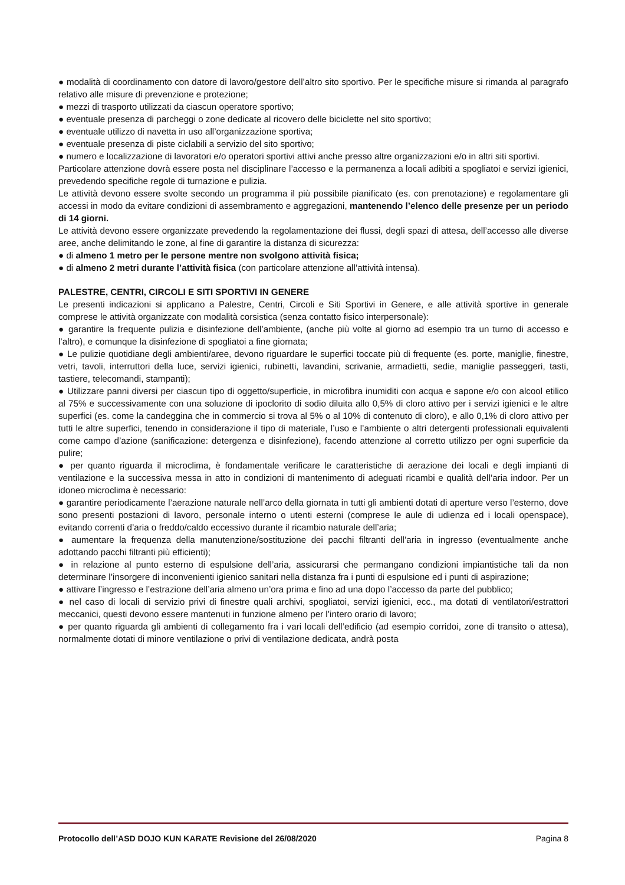● modalità di coordinamento con datore di lavoro/gestore dell’altro sito sportivo. Per le specifiche misure si rimanda al paragrafo relativo alle misure di prevenzione e protezione;
● mezzi di trasporto utilizzati da ciascun operatore sportivo;
● eventuale presenza di parcheggi o zone dedicate al ricovero delle biciclette nel sito sportivo;
● eventuale utilizzo di navetta in uso all’organizzazione sportiva;
● eventuale presenza di piste ciclabili a servizio del sito sportivo;
● numero e localizzazione di lavoratori e/o operatori sportivi attivi anche presso altre organizzazioni e/o in altri siti sportivi.
Particolare attenzione dovrà essere posta nel disciplinare l’accesso e la permanenza a locali adibiti a spogliatoi e servizi igienici, prevedendo specifiche regole di turnazione e pulizia.
Le attività devono essere svolte secondo un programma il più possibile pianificato (es. con prenotazione) e regolamentare gli accessi in modo da evitare condizioni di assembramento e aggregazioni, mantenendo l’elenco delle presenze per un periodo di 14 giorni.
Le attività devono essere organizzate prevedendo la regolamentazione dei flussi, degli spazi di attesa, dell’accesso alle diverse aree, anche delimitando le zone, al fine di garantire la distanza di sicurezza:
● di almeno 1 metro per le persone mentre non svolgono attività fisica;
● di almeno 2 metri durante l’attività fisica (con particolare attenzione all’attività intensa).
PALESTRE, CENTRI, CIRCOLI E SITI SPORTIVI IN GENERE
Le presenti indicazioni si applicano a Palestre, Centri, Circoli e Siti Sportivi in Genere, e alle attività sportive in generale comprese le attività organizzate con modalità corsistica (senza contatto fisico interpersonale):
● garantire la frequente pulizia e disinfezione dell’ambiente, (anche più volte al giorno ad esempio tra un turno di accesso e l’altro), e comunque la disinfezione di spogliatoi a fine giornata;
● Le pulizie quotidiane degli ambienti/aree, devono riguardare le superfici toccate più di frequente (es. porte, maniglie, finestre, vetri, tavoli, interruttori della luce, servizi igienici, rubinetti, lavandini, scrivanie, armadietti, sedie, maniglie passeggeri, tasti, tastiere, telecomandi, stampanti);
● Utilizzare panni diversi per ciascun tipo di oggetto/superficie, in microfibra inumiditi con acqua e sapone e/o con alcool etilico al 75% e successivamente con una soluzione di ipoclorito di sodio diluita allo 0,5% di cloro attivo per i servizi igienici e le altre superfici (es. come la candeggina che in commercio si trova al 5% o al 10% di contenuto di cloro), e allo 0,1% di cloro attivo per tutti le altre superfici, tenendo in considerazione il tipo di materiale, l’uso e l’ambiente o altri detergenti professionali equivalenti come campo d’azione (sanificazione: detergenza e disinfezione), facendo attenzione al corretto utilizzo per ogni superficie da pulire;
● per quanto riguarda il microclima, è fondamentale verificare le caratteristiche di aerazione dei locali e degli impianti di ventilazione e la successiva messa in atto in condizioni di mantenimento di adeguati ricambi e qualità dell’aria indoor. Per un idoneo microclima è necessario:
● garantire periodicamente l’aerazione naturale nell’arco della giornata in tutti gli ambienti dotati di aperture verso l’esterno, dove sono presenti postazioni di lavoro, personale interno o utenti esterni (comprese le aule di udienza ed i locali openspace), evitando correnti d’aria o freddo/caldo eccessivo durante il ricambio naturale dell’aria;
● aumentare la frequenza della manutenzione/sostituzione dei pacchi filtranti dell’aria in ingresso (eventualmente anche adottando pacchi filtranti più efficienti);
● in relazione al punto esterno di espulsione dell’aria, assicurarsi che permangano condizioni impiantistiche tali da non determinare l’insorgere di inconvenienti igienico sanitari nella distanza fra i punti di espulsione ed i punti di aspirazione;
● attivare l’ingresso e l’estrazione dell’aria almeno un’ora prima e fino ad una dopo l’accesso da parte del pubblico;
● nel caso di locali di servizio privi di finestre quali archivi, spogliatoi, servizi igienici, ecc., ma dotati di ventilatori/estrattori meccanici, questi devono essere mantenuti in funzione almeno per l’intero orario di lavoro;
● per quanto riguarda gli ambienti di collegamento fra i vari locali dell’edificio (ad esempio corridoi, zone di transito o attesa), normalmente dotati di minore ventilazione o privi di ventilazione dedicata, andrà posta
Protocollo dell’ASD DOJO KUN KARATE Revisione del 26/08/2020 Pagina 8